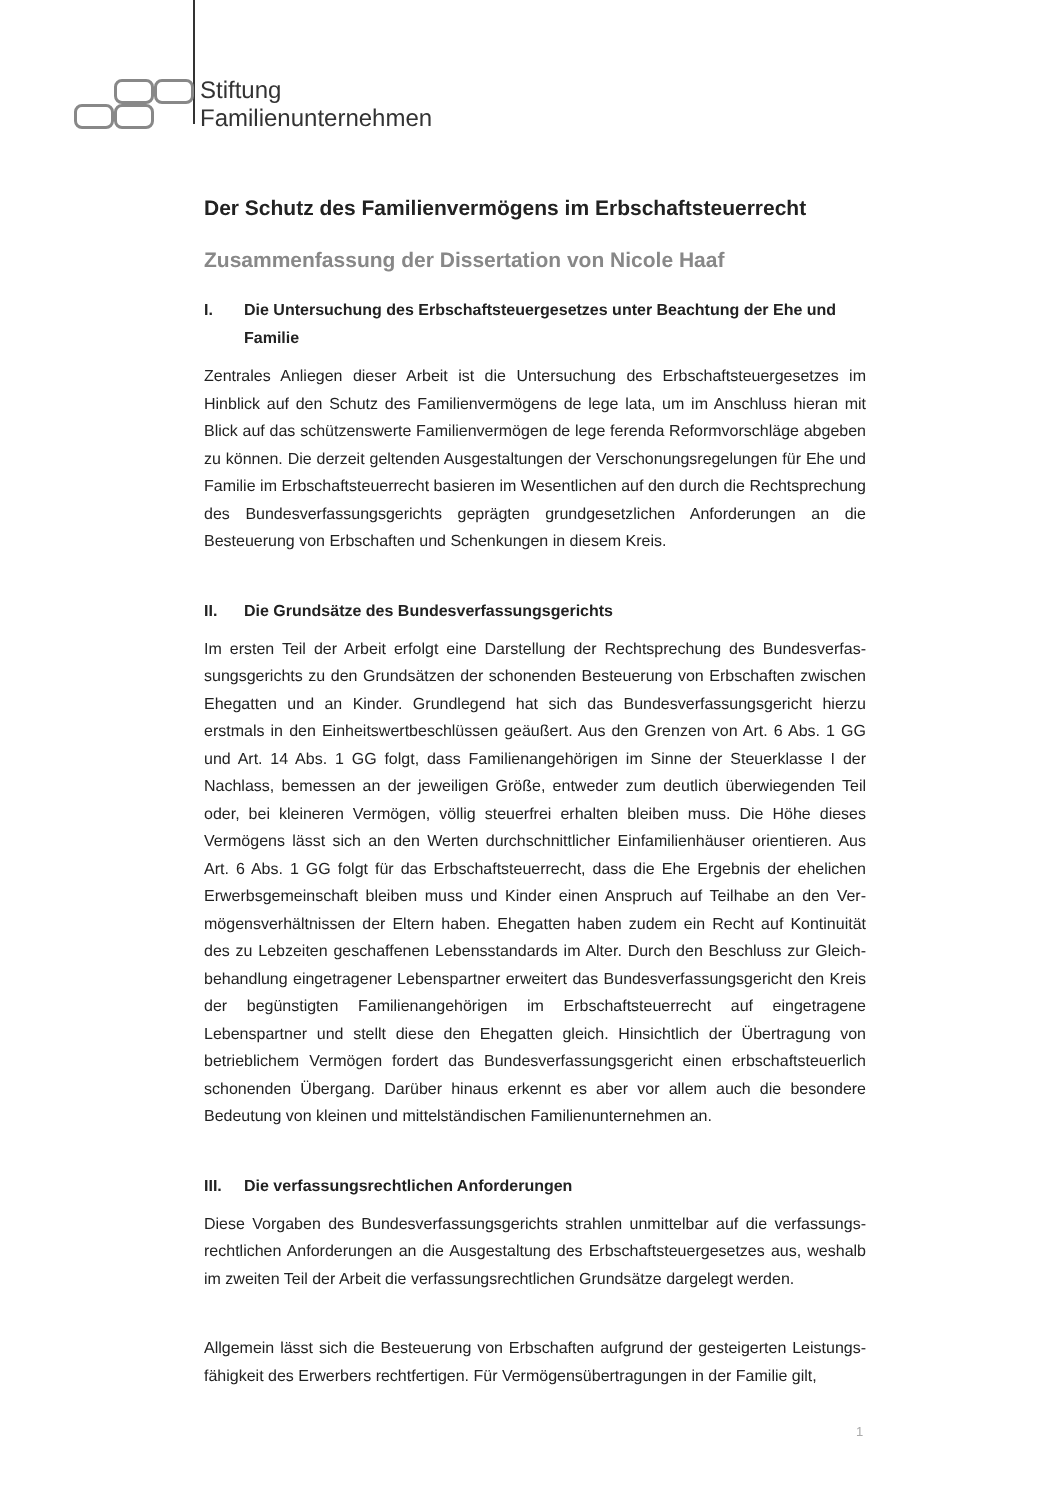Stiftung
Familienunternehmen
Der Schutz des Familienvermögens im Erbschaftsteuerrecht
Zusammenfassung der Dissertation von Nicole Haaf
I. Die Untersuchung des Erbschaftsteuergesetzes unter Beachtung der Ehe und Familie
Zentrales Anliegen dieser Arbeit ist die Untersuchung des Erbschaftsteuergesetzes im Hinblick auf den Schutz des Familienvermögens de lege lata, um im Anschluss hieran mit Blick auf das schützenswerte Familienvermögen de lege ferenda Reformvorschläge abgeben zu können. Die derzeit geltenden Ausgestaltungen der Verschonungsregelungen für Ehe und Familie im Erbschaftsteuerrecht basieren im Wesentlichen auf den durch die Recht­sprechung des Bundesverfassungsgerichts geprägten grundgesetzlichen Anforderungen an die Besteuerung von Erbschaften und Schenkungen in diesem Kreis.
II. Die Grundsätze des Bundesverfassungsgerichts
Im ersten Teil der Arbeit erfolgt eine Darstellung der Rechtsprechung des Bundesverfas­sungsgerichts zu den Grundsätzen der schonenden Besteuerung von Erbschaften zwischen Ehegatten und an Kinder. Grundlegend hat sich das Bundesverfassungsgericht hierzu erstmals in den Einheitswertbeschlüssen geäußert. Aus den Grenzen von Art. 6 Abs. 1 GG und Art. 14 Abs. 1 GG folgt, dass Familienangehörigen im Sinne der Steuerklasse I der Nachlass, bemessen an der jeweiligen Größe, entweder zum deutlich überwiegenden Teil oder, bei kleineren Vermögen, völlig steuerfrei erhalten bleiben muss. Die Höhe dieses Vermögens lässt sich an den Werten durchschnittlicher Einfamilienhäuser orientieren. Aus Art. 6 Abs. 1 GG folgt für das Erbschaftsteuerrecht, dass die Ehe Ergebnis der ehelichen Erwerbsgemeinschaft bleiben muss und Kinder einen Anspruch auf Teilhabe an den Ver­mögensverhältnissen der Eltern haben. Ehegatten haben zudem ein Recht auf Kontinuität des zu Lebzeiten geschaffenen Lebensstandards im Alter. Durch den Beschluss zur Gleich­behandlung eingetragener Lebenspartner erweitert das Bundesverfassungsgericht den Kreis der begünstigten Familienangehörigen im Erbschaftsteuerrecht auf eingetragene Lebenspartner und stellt diese den Ehegatten gleich. Hinsichtlich der Übertragung von betrieblichem Vermögen fordert das Bundesverfassungsgericht einen erbschaftsteuerlich schonenden Übergang. Darüber hinaus erkennt es aber vor allem auch die besondere Bedeutung von kleinen und mittelständischen Familienunternehmen an.
III. Die verfassungsrechtlichen Anforderungen
Diese Vorgaben des Bundesverfassungsgerichts strahlen unmittelbar auf die verfassungs­rechtlichen Anforderungen an die Ausgestaltung des Erbschaftsteuergesetzes aus, weshalb im zweiten Teil der Arbeit die verfassungsrechtlichen Grundsätze dargelegt werden.
Allgemein lässt sich die Besteuerung von Erbschaften aufgrund der gesteigerten Leistungs­fähigkeit des Erwerbers rechtfertigen. Für Vermögensübertragungen in der Familie gilt,
1